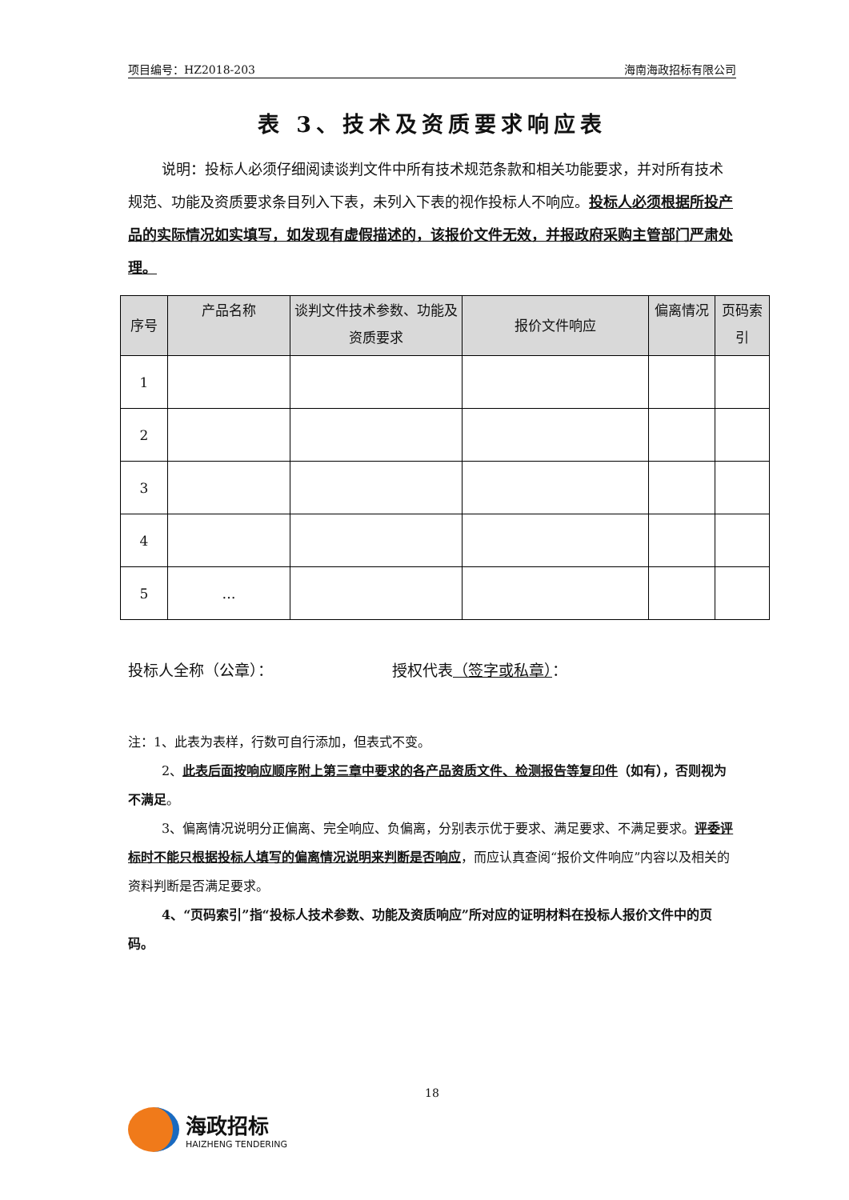项目编号：HZ2018-203 海南海政招标有限公司
表 3、技术及资质要求响应表
说明：投标人必须仔细阅读谈判文件中所有技术规范条款和相关功能要求，并对所有技术规范、功能及资质要求条目列入下表，未列入下表的视作投标人不响应。投标人必须根据所投产品的实际情况如实填写，如发现有虚假描述的，该报价文件无效，并报政府采购主管部门严肃处理。
| 序号 | 产品名称 | 谈判文件技术参数、功能及资质要求 | 报价文件响应 | 偏离情况 | 页码索引 |
| --- | --- | --- | --- | --- | --- |
| 1 | | | | | |
| 2 | | | | | |
| 3 | | | | | |
| 4 | | | | | |
| 5 | … | | | | |
投标人全称（公章）： 授权代表（签字或私章）：
注：1、此表为表样，行数可自行添加，但表式不变。
2、此表后面按响应顺序附上第三章中要求的各产品资质文件、检测报告等复印件（如有），否则视为不满足。
3、偏离情况说明分正偏离、完全响应、负偏离，分别表示优于要求、满足要求、不满足要求。评委评标时不能只根据投标人填写的偏离情况说明来判断是否响应，而应认真查阅“报价文件响应”内容以及相关的资料判断是否满足要求。
4、“页码索引”指“投标人技术参数、功能及资质响应”所对应的证明材料在投标人报价文件中的页码。
18
海政招标
HAIZHENG TENDERING